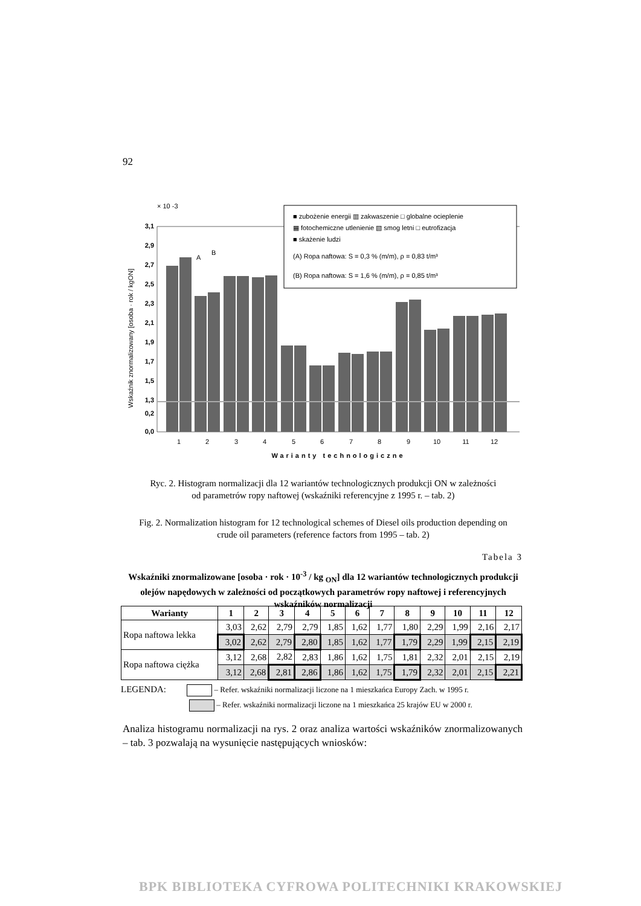92
× 10 -3
3,1
2,9
2,7
2,5
2,3
2,1
1,9
1,7
1,5
1,3
0,2
0,0
1
2
3
4
5
6
7
8
9
10
11
12
Warianty technologiczne
Wskaźnik znormalizowany [osoba · rok / kgON]
■ zubożenie energii ▥ zakwaszenie □ globalne ocieplenie
▦ fotochemiczne utlenienie ▧ smog letni □ eutrofizacja
■ skażenie ludzi
(A) Ropa naftowa: S = 0,3 % (m/m), ρ = 0,83 t/m³
(B) Ropa naftowa: S = 1,6 % (m/m), ρ = 0,85 t/m³
A
B
Ryc. 2. Histogram normalizacji dla 12 wariantów technologicznych produkcji ON w zależności
od parametrów ropy naftowej (wskaźniki referencyjne z 1995 r. – tab. 2)
Fig. 2. Normalization histogram for 12 technological schemes of Diesel oils production depending on
crude oil parameters (reference factors from 1995 – tab. 2)
Tabela 3
Wskaźniki znormalizowane [osoba · rok · 10<sup>-3</sup> / kg <sub>ON</sub>] dla 12 wariantów technologicznych produkcji olejów napędowych w zależności od początkowych parametrów ropy naftowej i referencyjnych wskaźników normalizacji
| Warianty | 1 | 2 | 3 | 4 | 5 | 6 | 7 | 8 | 9 | 10 | 11 | 12 |
| --- | --- | --- | --- | --- | --- | --- | --- | --- | --- | --- | --- | --- |
| Ropa naftowa lekka | 3,03 | 2,62 | 2,79 | 2,79 | 1,85 | 1,62 | 1,77 | 1,80 | 2,29 | 1,99 | 2,16 | 2,17 |
| | 3,02 | 2,62 | 2,79 | 2,80 | 1,85 | 1,62 | 1,77 | 1,79 | 2,29 | 1,99 | 2,15 | 2,19 |
| Ropa naftowa ciężka | 3,12 | 2,68 | 2,82 | 2,83 | 1,86 | 1,62 | 1,75 | 1,81 | 2,32 | 2,01 | 2,15 | 2,19 |
| | 3,12 | 2,68 | 2,81 | 2,86 | 1,86 | 1,62 | 1,75 | 1,79 | 2,32 | 2,01 | 2,15 | 2,21 |
LEGENDA: – Refer. wskaźniki normalizacji liczone na 1 mieszkańca Europy Zach. w 1995 r.
– Refer. wskaźniki normalizacji liczone na 1 mieszkańca 25 krajów EU w 2000 r.
Analiza histogramu normalizacji na rys. 2 oraz analiza wartości wskaźników znormalizowanych – tab. 3 pozwalają na wysunięcie następujących wniosków:
BPK BIBLIOTEKA CYFROWA POLITECHNIKI KRAKOWSKIEJ